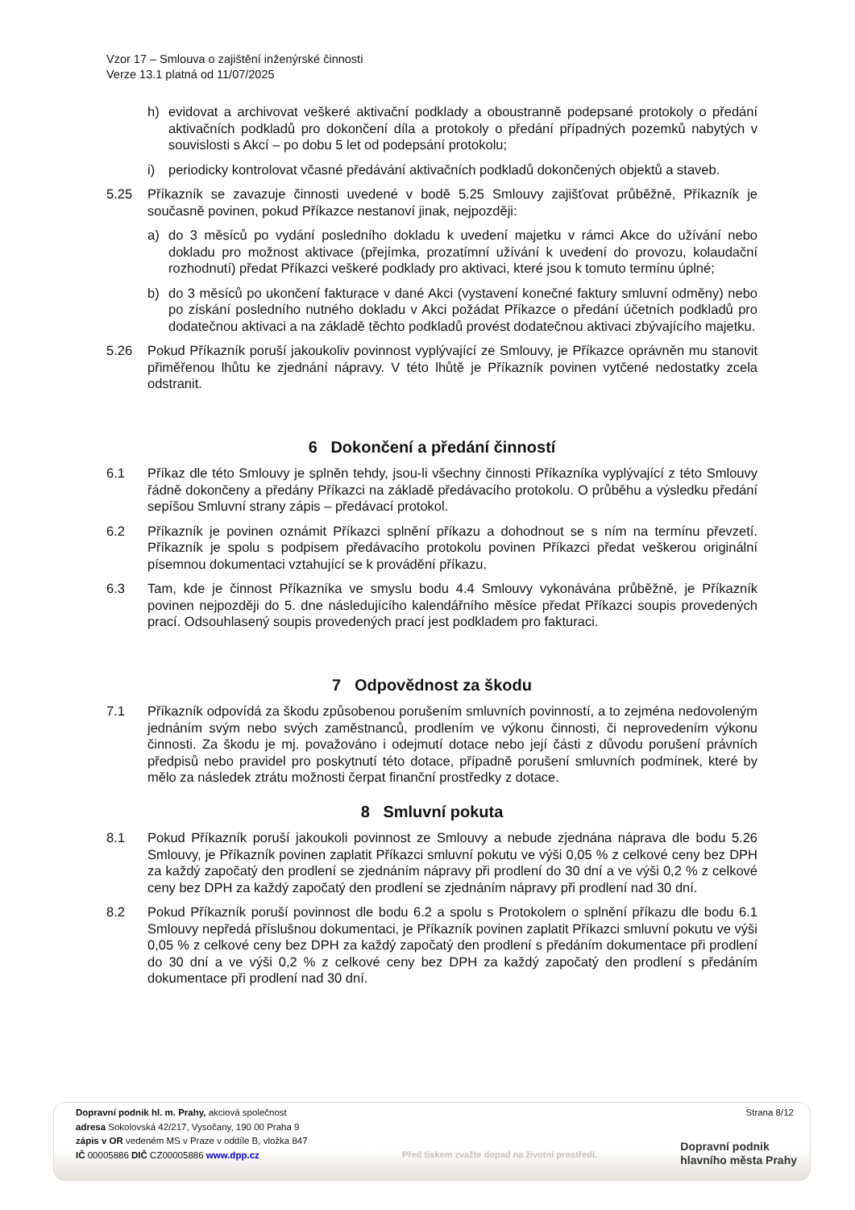Vzor 17 – Smlouva o zajištění inženýrské činnosti
Verze 13.1 platná od 11/07/2025
h) evidovat a archivovat veškeré aktivační podklady a oboustranně podepsané protokoly o předání aktivačních podkladů pro dokončení díla a protokoly o předání případných pozemků nabytých v souvislosti s Akcí – po dobu 5 let od podepsání protokolu;
i) periodicky kontrolovat včasné předávání aktivačních podkladů dokončených objektů a staveb.
5.25 Příkazník se zavazuje činnosti uvedené v bodě 5.25 Smlouvy zajišťovat průběžně, Příkazník je současně povinen, pokud Příkazce nestanoví jinak, nejpozději:
a) do 3 měsíců po vydání posledního dokladu k uvedení majetku v rámci Akce do užívání nebo dokladu pro možnost aktivace (přejímka, prozatímní užívání k uvedení do provozu, kolaudační rozhodnutí) předat Příkazci veškeré podklady pro aktivaci, které jsou k tomuto termínu úplné;
b) do 3 měsíců po ukončení fakturace v dané Akci (vystavení konečné faktury smluvní odměny) nebo po získání posledního nutného dokladu v Akci požádat Příkazce o předání účetních podkladů pro dodatečnou aktivaci a na základě těchto podkladů provést dodatečnou aktivaci zbývajícího majetku.
5.26 Pokud Příkazník poruší jakoukoliv povinnost vyplývající ze Smlouvy, je Příkazce oprávněn mu stanovit přiměřenou lhůtu ke zjednání nápravy. V této lhůtě je Příkazník povinen vytčené nedostatky zcela odstranit.
6 Dokončení a předání činností
6.1 Příkaz dle této Smlouvy je splněn tehdy, jsou-li všechny činnosti Příkazníka vyplývající z této Smlouvy řádně dokončeny a předány Příkazci na základě předávacího protokolu. O průběhu a výsledku předání sepíšou Smluvní strany zápis – předávací protokol.
6.2 Příkazník je povinen oznámit Příkazci splnění příkazu a dohodnout se s ním na termínu převzetí. Příkazník je spolu s podpisem předávacího protokolu povinen Příkazci předat veškerou originální písemnou dokumentaci vztahující se k provádění příkazu.
6.3 Tam, kde je činnost Příkazníka ve smyslu bodu 4.4 Smlouvy vykonávána průběžně, je Příkazník povinen nejpozději do 5. dne následujícího kalendářního měsíce předat Příkazci soupis provedených prací. Odsouhlasený soupis provedených prací jest podkladem pro fakturaci.
7 Odpovědnost za škodu
7.1 Příkazník odpovídá za škodu způsobenou porušením smluvních povinností, a to zejména nedovoleným jednáním svým nebo svých zaměstnanců, prodlením ve výkonu činnosti, či neprovedením výkonu činnosti. Za škodu je mj. považováno i odejmutí dotace nebo její části z důvodu porušení právních předpisů nebo pravidel pro poskytnutí této dotace, případně porušení smluvních podmínek, které by mělo za následek ztrátu možnosti čerpat finanční prostředky z dotace.
8 Smluvní pokuta
8.1 Pokud Příkazník poruší jakoukoli povinnost ze Smlouvy a nebude zjednána náprava dle bodu 5.26 Smlouvy, je Příkazník povinen zaplatit Příkazci smluvní pokutu ve výši 0,05 % z celkové ceny bez DPH za každý započatý den prodlení se zjednáním nápravy při prodlení do 30 dní a ve výši 0,2 % z celkové ceny bez DPH za každý započatý den prodlení se zjednáním nápravy při prodlení nad 30 dní.
8.2 Pokud Příkazník poruší povinnost dle bodu 6.2 a spolu s Protokolem o splnění příkazu dle bodu 6.1 Smlouvy nepředá příslušnou dokumentaci, je Příkazník povinen zaplatit Příkazci smluvní pokutu ve výši 0,05 % z celkové ceny bez DPH za každý započatý den prodlení s předáním dokumentace při prodlení do 30 dní a ve výši 0,2 % z celkové ceny bez DPH za každý započatý den prodlení s předáním dokumentace při prodlení nad 30 dní.
Dopravní podnik hl. m. Prahy, akciová společnost
adresa Sokolovská 42/217, Vysočany, 190 00 Praha 9
zápis v OR vedeném MS v Praze v oddíle B, vložka 847
IČ 00005886 DIČ CZ00005886 www.dpp.cz
Strana 8/12
Před tiskem zvažte dopad na životní prostředí.
Dopravní podnik
hlavního města Prahy